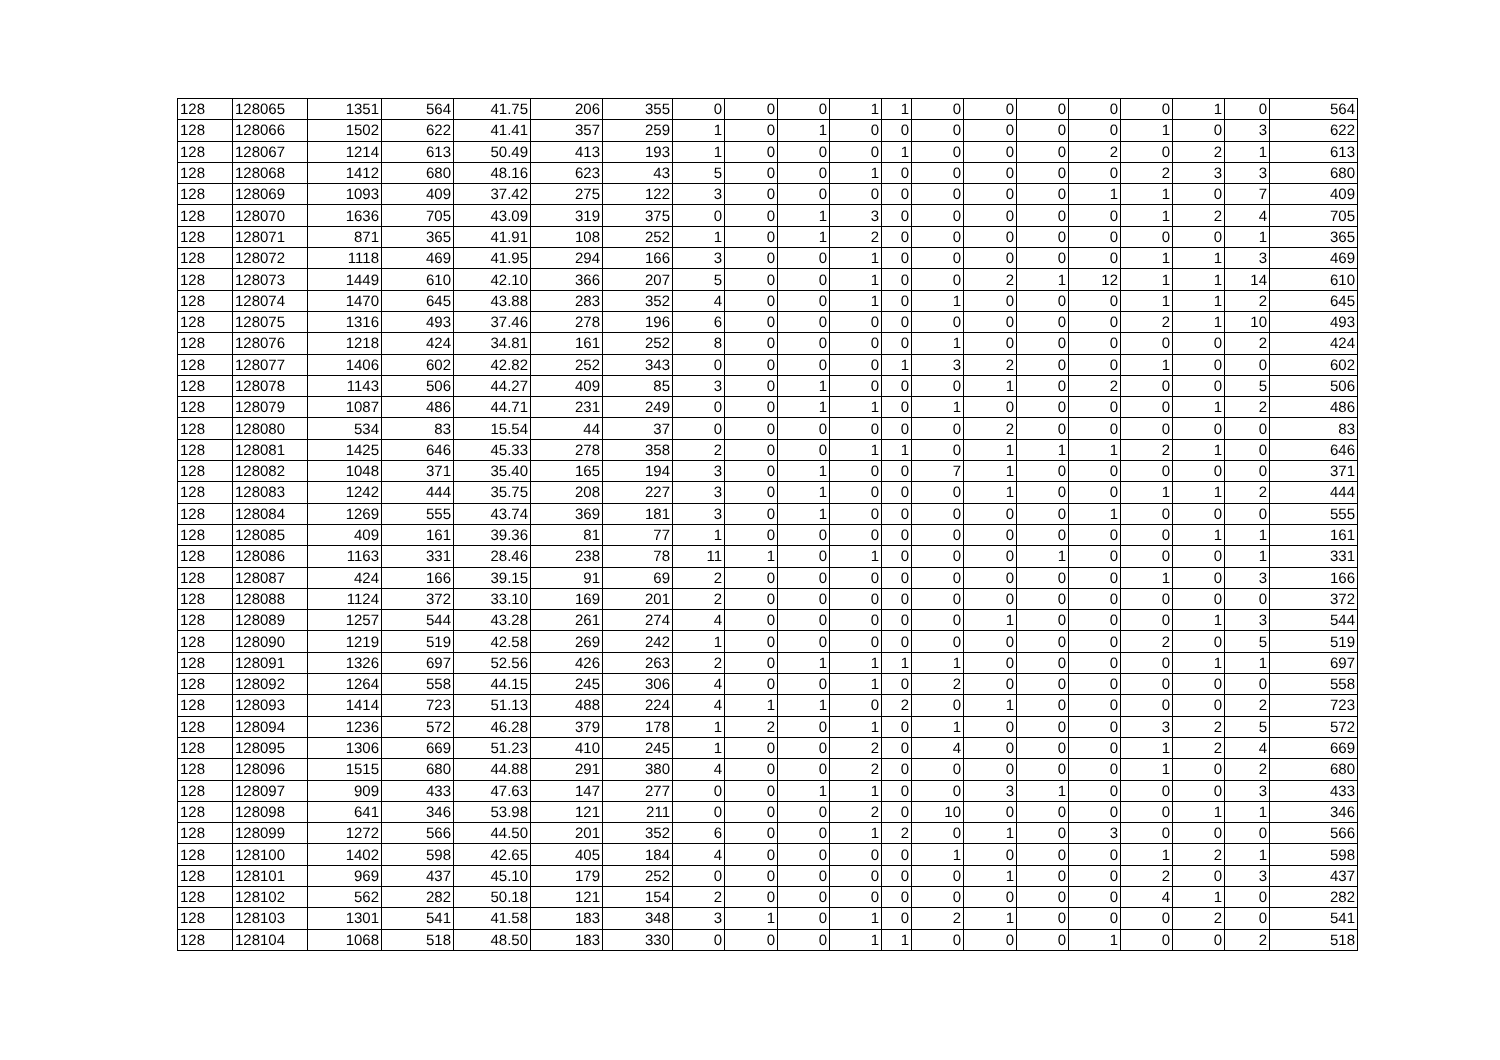| 128 | 128065 | 1351 | 564 | 41.75 | 206 | 355 | 0 | 0 | 0 | 1 | 1 | 0 | 0 | 0 | 0 | 0 | 1 | 0 | 564 |
| 128 | 128066 | 1502 | 622 | 41.41 | 357 | 259 | 1 | 0 | 1 | 0 | 0 | 0 | 0 | 0 | 0 | 1 | 0 | 3 | 622 |
| 128 | 128067 | 1214 | 613 | 50.49 | 413 | 193 | 1 | 0 | 0 | 0 | 1 | 0 | 0 | 0 | 2 | 0 | 2 | 1 | 613 |
| 128 | 128068 | 1412 | 680 | 48.16 | 623 | 43 | 5 | 0 | 0 | 1 | 0 | 0 | 0 | 0 | 0 | 2 | 3 | 3 | 680 |
| 128 | 128069 | 1093 | 409 | 37.42 | 275 | 122 | 3 | 0 | 0 | 0 | 0 | 0 | 0 | 0 | 1 | 1 | 0 | 7 | 409 |
| 128 | 128070 | 1636 | 705 | 43.09 | 319 | 375 | 0 | 0 | 1 | 3 | 0 | 0 | 0 | 0 | 0 | 1 | 2 | 4 | 705 |
| 128 | 128071 | 871 | 365 | 41.91 | 108 | 252 | 1 | 0 | 1 | 2 | 0 | 0 | 0 | 0 | 0 | 0 | 0 | 1 | 365 |
| 128 | 128072 | 1118 | 469 | 41.95 | 294 | 166 | 3 | 0 | 0 | 1 | 0 | 0 | 0 | 0 | 0 | 1 | 1 | 3 | 469 |
| 128 | 128073 | 1449 | 610 | 42.10 | 366 | 207 | 5 | 0 | 0 | 1 | 0 | 0 | 2 | 1 | 12 | 1 | 1 | 14 | 610 |
| 128 | 128074 | 1470 | 645 | 43.88 | 283 | 352 | 4 | 0 | 0 | 1 | 0 | 1 | 0 | 0 | 0 | 1 | 1 | 2 | 645 |
| 128 | 128075 | 1316 | 493 | 37.46 | 278 | 196 | 6 | 0 | 0 | 0 | 0 | 0 | 0 | 0 | 0 | 2 | 1 | 10 | 493 |
| 128 | 128076 | 1218 | 424 | 34.81 | 161 | 252 | 8 | 0 | 0 | 0 | 0 | 1 | 0 | 0 | 0 | 0 | 0 | 2 | 424 |
| 128 | 128077 | 1406 | 602 | 42.82 | 252 | 343 | 0 | 0 | 0 | 0 | 1 | 3 | 2 | 0 | 0 | 1 | 0 | 0 | 602 |
| 128 | 128078 | 1143 | 506 | 44.27 | 409 | 85 | 3 | 0 | 1 | 0 | 0 | 0 | 1 | 0 | 2 | 0 | 0 | 5 | 506 |
| 128 | 128079 | 1087 | 486 | 44.71 | 231 | 249 | 0 | 0 | 1 | 1 | 0 | 1 | 0 | 0 | 0 | 0 | 1 | 2 | 486 |
| 128 | 128080 | 534 | 83 | 15.54 | 44 | 37 | 0 | 0 | 0 | 0 | 0 | 0 | 2 | 0 | 0 | 0 | 0 | 0 | 83 |
| 128 | 128081 | 1425 | 646 | 45.33 | 278 | 358 | 2 | 0 | 0 | 1 | 1 | 0 | 1 | 1 | 1 | 2 | 1 | 0 | 646 |
| 128 | 128082 | 1048 | 371 | 35.40 | 165 | 194 | 3 | 0 | 1 | 0 | 0 | 7 | 1 | 0 | 0 | 0 | 0 | 0 | 371 |
| 128 | 128083 | 1242 | 444 | 35.75 | 208 | 227 | 3 | 0 | 1 | 0 | 0 | 0 | 1 | 0 | 0 | 1 | 1 | 2 | 444 |
| 128 | 128084 | 1269 | 555 | 43.74 | 369 | 181 | 3 | 0 | 1 | 0 | 0 | 0 | 0 | 0 | 1 | 0 | 0 | 0 | 555 |
| 128 | 128085 | 409 | 161 | 39.36 | 81 | 77 | 1 | 0 | 0 | 0 | 0 | 0 | 0 | 0 | 0 | 0 | 1 | 1 | 161 |
| 128 | 128086 | 1163 | 331 | 28.46 | 238 | 78 | 11 | 1 | 0 | 1 | 0 | 0 | 0 | 1 | 0 | 0 | 0 | 1 | 331 |
| 128 | 128087 | 424 | 166 | 39.15 | 91 | 69 | 2 | 0 | 0 | 0 | 0 | 0 | 0 | 0 | 0 | 1 | 0 | 3 | 166 |
| 128 | 128088 | 1124 | 372 | 33.10 | 169 | 201 | 2 | 0 | 0 | 0 | 0 | 0 | 0 | 0 | 0 | 0 | 0 | 0 | 372 |
| 128 | 128089 | 1257 | 544 | 43.28 | 261 | 274 | 4 | 0 | 0 | 0 | 0 | 0 | 1 | 0 | 0 | 0 | 1 | 3 | 544 |
| 128 | 128090 | 1219 | 519 | 42.58 | 269 | 242 | 1 | 0 | 0 | 0 | 0 | 0 | 0 | 0 | 0 | 2 | 0 | 5 | 519 |
| 128 | 128091 | 1326 | 697 | 52.56 | 426 | 263 | 2 | 0 | 1 | 1 | 1 | 1 | 0 | 0 | 0 | 0 | 1 | 1 | 697 |
| 128 | 128092 | 1264 | 558 | 44.15 | 245 | 306 | 4 | 0 | 0 | 1 | 0 | 2 | 0 | 0 | 0 | 0 | 0 | 0 | 558 |
| 128 | 128093 | 1414 | 723 | 51.13 | 488 | 224 | 4 | 1 | 1 | 0 | 2 | 0 | 1 | 0 | 0 | 0 | 0 | 2 | 723 |
| 128 | 128094 | 1236 | 572 | 46.28 | 379 | 178 | 1 | 2 | 0 | 1 | 0 | 1 | 0 | 0 | 0 | 3 | 2 | 5 | 572 |
| 128 | 128095 | 1306 | 669 | 51.23 | 410 | 245 | 1 | 0 | 0 | 2 | 0 | 4 | 0 | 0 | 0 | 1 | 2 | 4 | 669 |
| 128 | 128096 | 1515 | 680 | 44.88 | 291 | 380 | 4 | 0 | 0 | 2 | 0 | 0 | 0 | 0 | 0 | 1 | 0 | 2 | 680 |
| 128 | 128097 | 909 | 433 | 47.63 | 147 | 277 | 0 | 0 | 1 | 1 | 0 | 0 | 3 | 1 | 0 | 0 | 0 | 3 | 433 |
| 128 | 128098 | 641 | 346 | 53.98 | 121 | 211 | 0 | 0 | 0 | 2 | 0 | 10 | 0 | 0 | 0 | 0 | 1 | 1 | 346 |
| 128 | 128099 | 1272 | 566 | 44.50 | 201 | 352 | 6 | 0 | 0 | 1 | 2 | 0 | 1 | 0 | 3 | 0 | 0 | 0 | 566 |
| 128 | 128100 | 1402 | 598 | 42.65 | 405 | 184 | 4 | 0 | 0 | 0 | 0 | 1 | 0 | 0 | 0 | 1 | 2 | 1 | 598 |
| 128 | 128101 | 969 | 437 | 45.10 | 179 | 252 | 0 | 0 | 0 | 0 | 0 | 0 | 1 | 0 | 0 | 2 | 0 | 3 | 437 |
| 128 | 128102 | 562 | 282 | 50.18 | 121 | 154 | 2 | 0 | 0 | 0 | 0 | 0 | 0 | 0 | 0 | 4 | 1 | 0 | 282 |
| 128 | 128103 | 1301 | 541 | 41.58 | 183 | 348 | 3 | 1 | 0 | 1 | 0 | 2 | 1 | 0 | 0 | 0 | 2 | 0 | 541 |
| 128 | 128104 | 1068 | 518 | 48.50 | 183 | 330 | 0 | 0 | 0 | 1 | 1 | 0 | 0 | 0 | 1 | 0 | 0 | 2 | 518 |